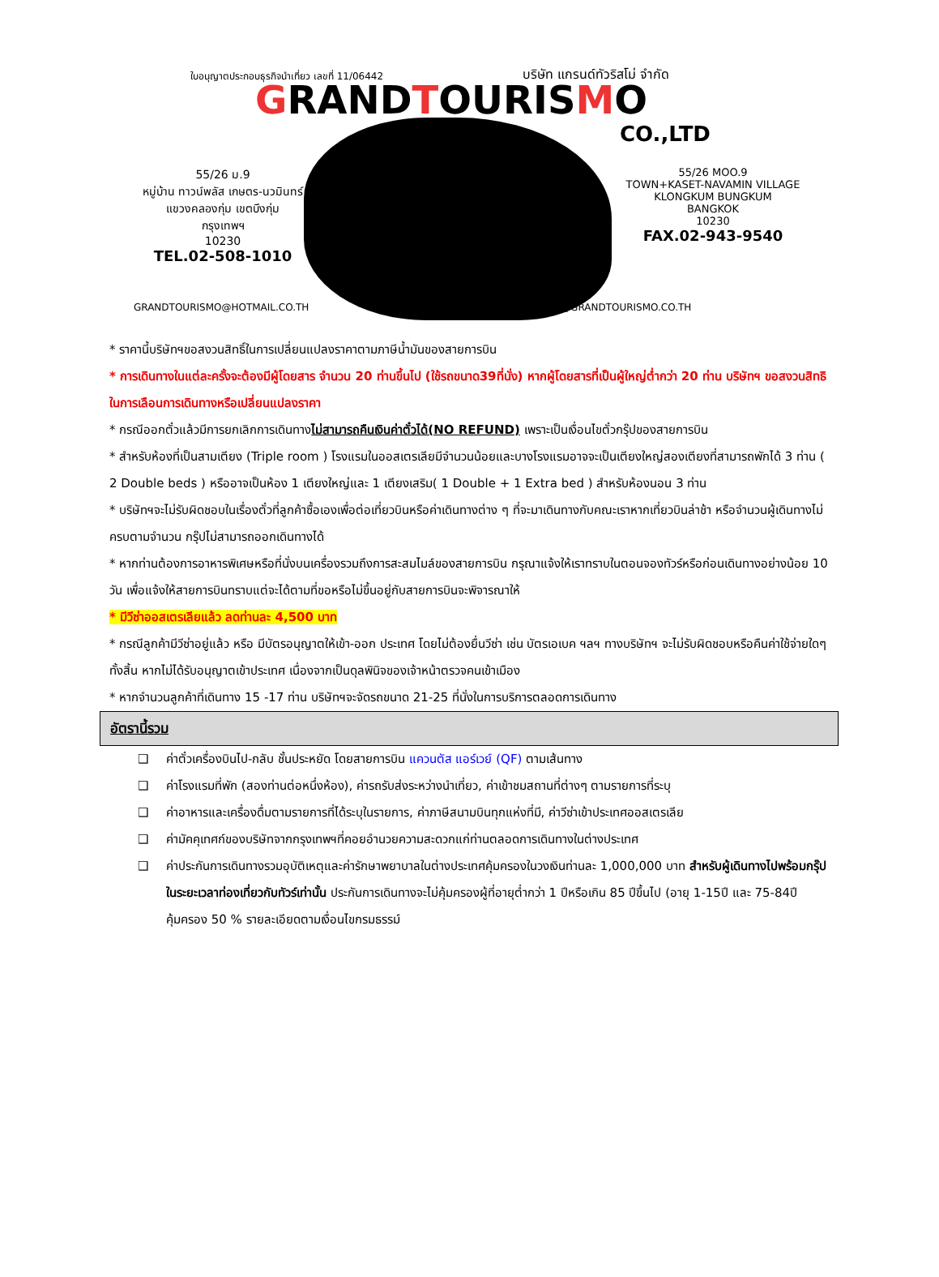ใบอนุญาตประกอบธุรกิจนำเที่ยว เลขที่ 11/06442
บริษัท แกรนด์ทัวริสโม่ จำกัด
GRANDTOURISMO
CO.,LTD
55/26 ม.9
หมู่บ้าน ทาวน์พลัส เกษตร-นวมินทร์
แขวงคลองกุ่ม เขตบึงกุ่ม
กรุงเทพฯ
10230
TEL.02-508-1010
55/26 MOO.9
TOWN+KASET-NAVAMIN VILLAGE
KLONGKUM BUNGKUM
BANGKOK
10230
FAX.02-943-9540
GRANDTOURISMO@HOTMAIL.CO.TH WEBMASTER@GRANDTOURISMO.CO.TH
* ราคานี้บริษัทฯขอสงวนสิทธิ์ในการเปลี่ยนแปลงราคาตามภาษีน้ำมันของสายการบิน
* การเดินทางในแต่ละครั้งจะต้องมีผู้โดยสาร จำนวน 20 ท่านขึ้นไป (ใช้รถขนาด39ที่นั่ง) หากผู้โดยสารที่เป็นผู้ใหญ่ต่ำกว่า 20 ท่าน บริษัทฯ ขอสงวนสิทธิในการเลือนการเดินทางหรือเปลี่ยนแปลงราคา
* กรณีออกตั๋วแล้วมีการยกเลิกการเดินทางไม่สามารถคืนเงินค่าตั๋วได้(NO REFUND) เพราะเป็นเงื่อนไขตั๋วกรุ๊ปของสายการบิน
* สำหรับห้องที่เป็นสามเตียง (Triple room ) โรงแรมในออสเตรเลียมีจำนวนน้อยและบางโรงแรมอาจจะเป็นเตียงใหญ่สองเตียงที่สามารถพักได้ 3 ท่าน ( 2 Double beds ) หรืออาจเป็นห้อง 1 เตียงใหญ่และ 1 เตียงเสริม( 1 Double + 1 Extra bed ) สำหรับห้องนอน 3 ท่าน
* บริษัทฯจะไม่รับผิดชอบในเรื่องตั๋วที่ลูกค้าซื้อเองเพื่อต่อเที่ยวบินหรือค่าเดินทางต่าง ๆ ที่จะมาเดินทางกับคณะเราหากเที่ยวบินล่าช้า หรือจำนวนผู้เดินทางไม่ครบตามจำนวน กรุ๊ปไม่สามารถออกเดินทางได้
* หากท่านต้องการอาหารพิเศษหรือที่นั่งบนเครื่องรวมถึงการสะสมไมล์ของสายการบิน กรุณาแจ้งให้เราทราบในตอนจองทัวร์หรือก่อนเดินทางอย่างน้อย 10 วัน เพื่อแจ้งให้สายการบินทราบแต่จะได้ตามที่ขอหรือไม่ขึ้นอยู่กับสายการบินจะพิจารณาให้
* มีวีซ่าออสเตรเลียแล้ว ลดท่านละ 4,500 บาท
* กรณีลูกค้ามีวีซ่าอยู่แล้ว หรือ มีบัตรอนุญาตให้เข้า-ออก ประเทศ โดยไม่ต้องยื่นวีซ่า เช่น บัตรเอเบค ฯลฯ ทางบริษัทฯ จะไม่รับผิดชอบหรือคืนค่าใช้จ่ายใดๆ ทั้งสิ้น หากไม่ได้รับอนุญาตเข้าประเทศ เนื่องจากเป็นดุลพินิจของเจ้าหน้าตรวจคนเข้าเมือง
* หากจำนวนลูกค้าที่เดินทาง 15 -17 ท่าน บริษัทฯจะจัดรถขนาด 21-25 ที่นั่งในการบริการตลอดการเดินทาง
อัตรานี้รวม
❑ ค่าตั๋วเครื่องบินไป-กลับ ชั้นประหยัด โดยสายการบิน แควนตัส แอร์เวย์ (QF) ตามเส้นทาง
❑ ค่าโรงแรมที่พัก (สองท่านต่อหนึ่งห้อง), ค่ารถรับส่งระหว่างนำเที่ยว, ค่าเข้าชมสถานที่ต่างๆ ตามรายการที่ระบุ
❑ ค่าอาหารและเครื่องดื่มตามรายการที่ได้ระบุในรายการ, ค่าภาษีสนามบินทุกแห่งที่มี, ค่าวีซ่าเข้าประเทศออสเตรเลีย
❑ ค่ามัคคุเทศก์ของบริษัทจากกรุงเทพฯที่คอยอำนวยความสะดวกแก่ท่านตลอดการเดินทางในต่างประเทศ
❑ ค่าประกันการเดินทางรวมอุบัติเหตุและค่ารักษาพยาบาลในต่างประเทศคุ้มครองในวงเงินท่านละ 1,000,000 บาท สำหรับผู้เดินทางไปพร้อมกรุ๊ปในระยะเวลาท่องเที่ยวกับทัวร์เท่านั้น ประกันการเดินทางจะไม่คุ้มครองผู้ที่อายุต่ำกว่า 1 ปีหรือเกิน 85 ปีขึ้นไป (อายุ 1-15ปี และ 75-84ปีคุ้มครอง 50 % รายละเอียดตามเงื่อนไขกรมธรรม์